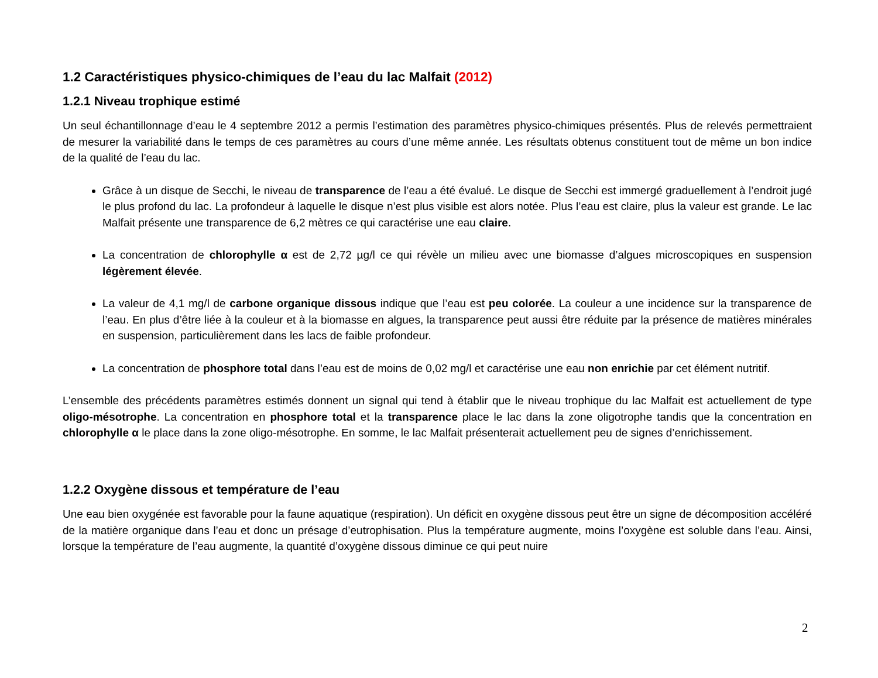1.2 Caractéristiques physico-chimiques de l’eau du lac Malfait (2012)
1.2.1 Niveau trophique estimé
Un seul échantillonnage d’eau le 4 septembre 2012 a permis l’estimation des paramètres physico-chimiques présentés. Plus de relevés permettraient de mesurer la variabilité dans le temps de ces paramètres au cours d’une même année. Les résultats obtenus constituent tout de même un bon indice de la qualité de l’eau du lac.
Grâce à un disque de Secchi, le niveau de transparence de l’eau a été évalué. Le disque de Secchi est immergé graduellement à l’endroit jugé le plus profond du lac. La profondeur à laquelle le disque n’est plus visible est alors notée. Plus l’eau est claire, plus la valeur est grande. Le lac Malfait présente une transparence de 6,2 mètres ce qui caractérise une eau claire.
La concentration de chlorophylle α est de 2,72 µg/l ce qui révèle un milieu avec une biomasse d’algues microscopiques en suspension légèrement élevée.
La valeur de 4,1 mg/l de carbone organique dissous indique que l’eau est peu colorée. La couleur a une incidence sur la transparence de l’eau. En plus d’être liée à la couleur et à la biomasse en algues, la transparence peut aussi être réduite par la présence de matières minérales en suspension, particulièrement dans les lacs de faible profondeur.
La concentration de phosphore total dans l’eau est de moins de 0,02 mg/l et caractérise une eau non enrichie par cet élément nutritif.
L’ensemble des précédents paramètres estimés donnent un signal qui tend à établir que le niveau trophique du lac Malfait est actuellement de type oligo-mésotrophe. La concentration en phosphore total et la transparence place le lac dans la zone oligotrophe tandis que la concentration en chlorophylle α le place dans la zone oligo-mésotrophe. En somme, le lac Malfait présenterait actuellement peu de signes d’enrichissement.
1.2.2 Oxygène dissous et température de l’eau
Une eau bien oxygénée est favorable pour la faune aquatique (respiration). Un déficit en oxygène dissous peut être un signe de décomposition accéléré de la matière organique dans l’eau et donc un présage d’eutrophisation. Plus la température augmente, moins l’oxygène est soluble dans l’eau. Ainsi, lorsque la température de l’eau augmente, la quantité d’oxygène dissous diminue ce qui peut nuire
2